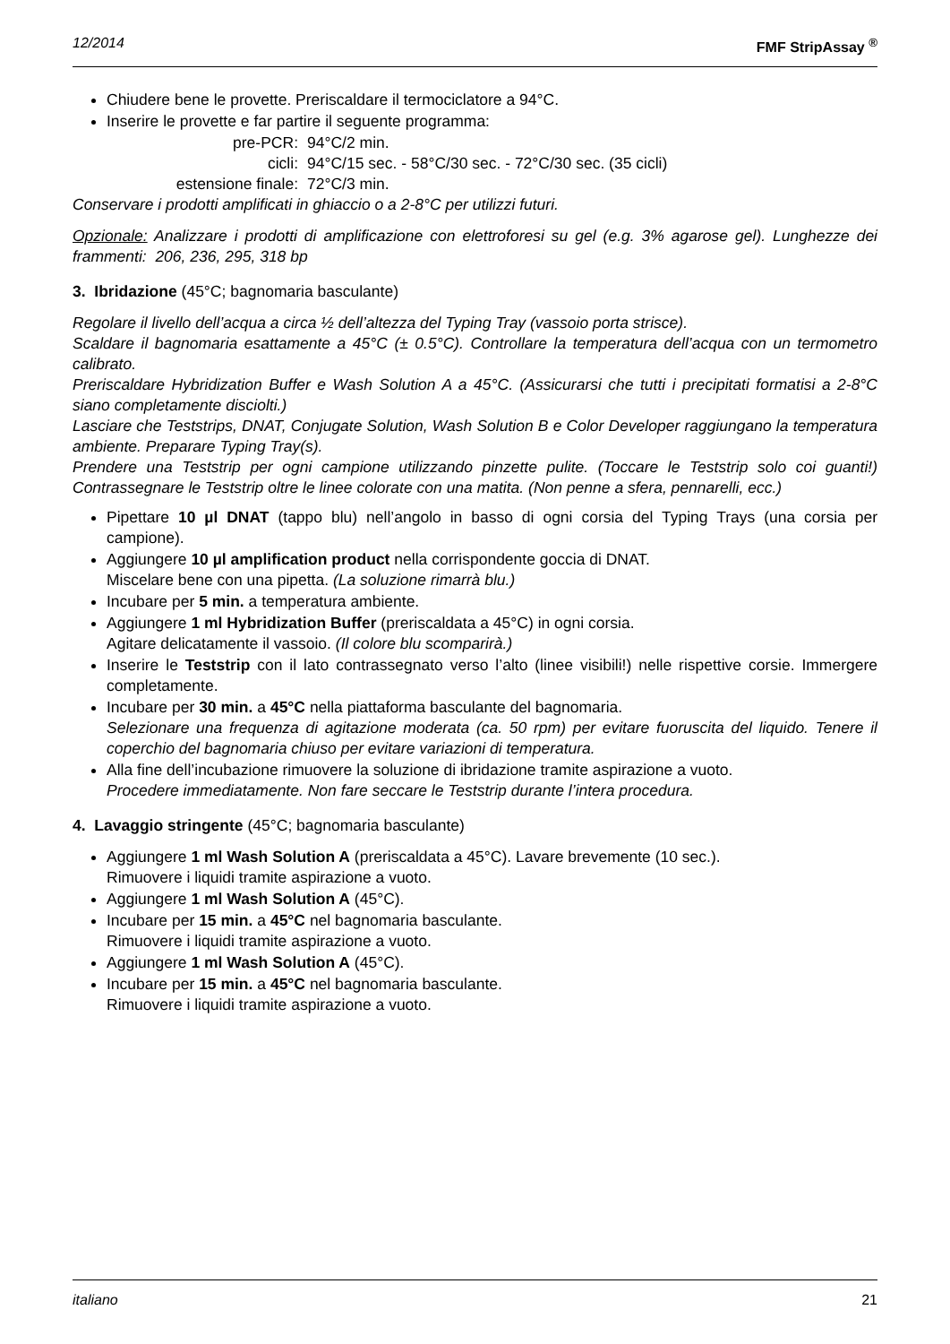12/2014 FMF StripAssay <sup>®</sup>
Chiudere bene le provette. Preriscaldare il termociclatore a 94°C.
Inserire le provette e far partire il seguente programma:
pre-PCR: 94°C/2 min. cicli: 94°C/15 sec. - 58°C/30 sec. - 72°C/30 sec. (35 cicli) estensione finale: 72°C/3 min.
Conservare i prodotti amplificati in ghiaccio o a 2-8°C per utilizzi futuri.
Opzionale: Analizzare i prodotti di amplificazione con elettroforesi su gel (e.g. 3% agarose gel). Lunghezze dei frammenti: 206, 236, 295, 318 bp
3. Ibridazione (45°C; bagnomaria basculante)
Regolare il livello dell’acqua a circa ½ dell’altezza del Typing Tray (vassoio porta strisce).
Scaldare il bagnomaria esattamente a 45°C (± 0.5°C). Controllare la temperatura dell’acqua con un termometro calibrato.
Preriscaldare Hybridization Buffer e Wash Solution A a 45°C. (Assicurarsi che tutti i precipitati formatisi a 2-8°C siano completamente disciolti.)
Lasciare che Teststrips, DNAT, Conjugate Solution, Wash Solution B e Color Developer raggiungano la temperatura ambiente. Preparare Typing Tray(s).
Prendere una Teststrip per ogni campione utilizzando pinzette pulite. (Toccare le Teststrip solo coi guanti!) Contrassegnare le Teststrip oltre le linee colorate con una matita. (Non penne a sfera, pennarelli, ecc.)
Pipettare 10 µl DNAT (tappo blu) nell’angolo in basso di ogni corsia del Typing Trays (una corsia per campione).
Aggiungere 10 µl amplification product nella corrispondente goccia di DNAT.
Miscelare bene con una pipetta. (La soluzione rimarrà blu.)
Incubare per 5 min. a temperatura ambiente.
Aggiungere 1 ml Hybridization Buffer (preriscaldata a 45°C) in ogni corsia.
Agitare delicatamente il vassoio. (Il colore blu scomparirà.)
Inserire le Teststrip con il lato contrassegnato verso l’alto (linee visibili!) nelle rispettive corsie. Immergere completamente.
Incubare per 30 min. a 45°C nella piattaforma basculante del bagnomaria.
Selezionare una frequenza di agitazione moderata (ca. 50 rpm) per evitare fuoruscita del liquido. Tenere il coperchio del bagnomaria chiuso per evitare variazioni di temperatura.
Alla fine dell’incubazione rimuovere la soluzione di ibridazione tramite aspirazione a vuoto.
Procedere immediatamente. Non fare seccare le Teststrip durante l’intera procedura.
4. Lavaggio stringente (45°C; bagnomaria basculante)
Aggiungere 1 ml Wash Solution A (preriscaldata a 45°C). Lavare brevemente (10 sec.).
Rimuovere i liquidi tramite aspirazione a vuoto.
Aggiungere 1 ml Wash Solution A (45°C).
Incubare per 15 min. a 45°C nel bagnomaria basculante.
Rimuovere i liquidi tramite aspirazione a vuoto.
Aggiungere 1 ml Wash Solution A (45°C).
Incubare per 15 min. a 45°C nel bagnomaria basculante.
Rimuovere i liquidi tramite aspirazione a vuoto.
italiano 21